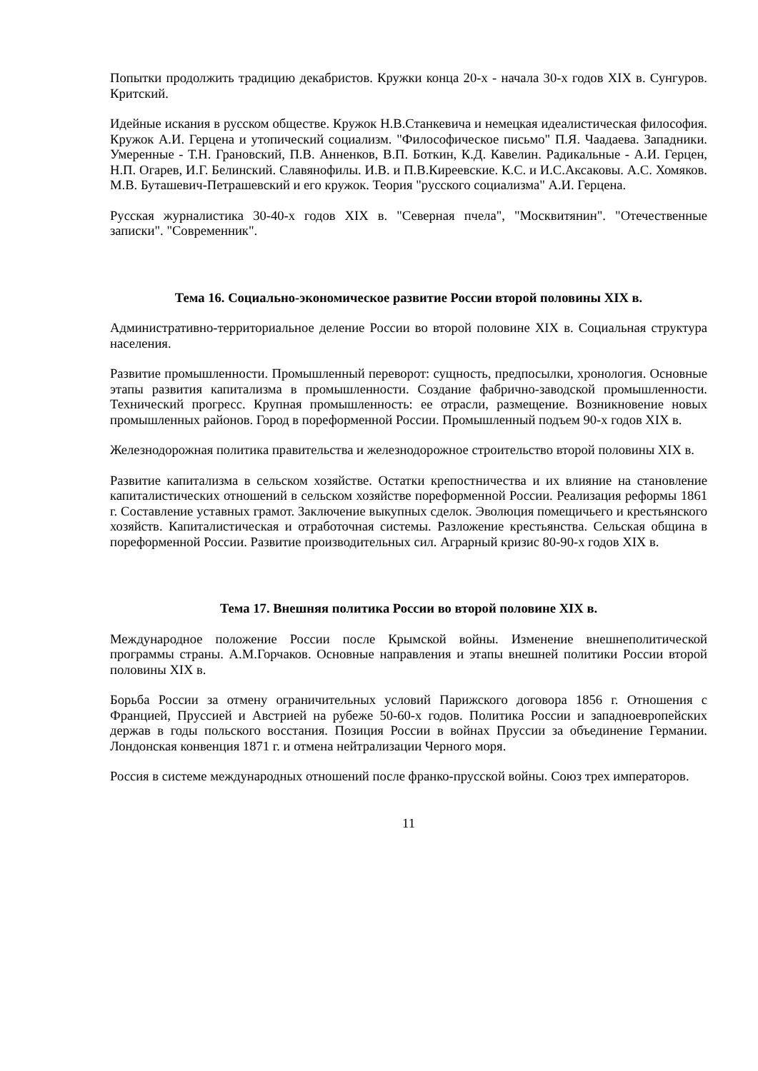Попытки продолжить традицию декабристов. Кружки конца 20-х - начала 30-х годов XIX в. Сунгуров. Критский.
Идейные искания в русском обществе. Кружок Н.В.Станкевича и немецкая идеалистическая философия. Кружок А.И. Герцена и утопический социализм. "Философическое письмо" П.Я. Чаадаева. Западники. Умеренные - Т.Н. Грановский, П.В. Анненков, В.П. Боткин, К.Д. Кавелин. Радикальные - А.И. Герцен, Н.П. Огарев, И.Г. Белинский. Славянофилы. И.В. и П.В.Киреевские. К.С. и И.С.Аксаковы. А.С. Хомяков. М.В. Буташевич-Петрашевский и его кружок. Теория "русского социализма" А.И. Герцена.
Русская журналистика 30-40-х годов XIX в. "Северная пчела", "Москвитянин". "Отечественные записки". "Современник".
Тема 16. Социально-экономическое развитие России второй половины XIX в.
Административно-территориальное деление России во второй половине XIX в. Социальная структура населения.
Развитие промышленности. Промышленный переворот: сущность, предпосылки, хронология. Основные этапы развития капитализма в промышленности. Создание фабрично-заводской промышленности. Технический прогресс. Крупная промышленность: ее отрасли, размещение. Возникновение новых промышленных районов. Город в пореформенной России. Промышленный подъем 90-х годов XIX в.
Железнодорожная политика правительства и железнодорожное строительство второй половины XIX в.
Развитие капитализма в сельском хозяйстве. Остатки крепостничества и их влияние на становление капиталистических отношений в сельском хозяйстве пореформенной России. Реализация реформы 1861 г. Составление уставных грамот. Заключение выкупных сделок. Эволюция помещичьего и крестьянского хозяйств. Капиталистическая и отработочная системы. Разложение крестьянства. Сельская община в пореформенной России. Развитие производительных сил. Аграрный кризис 80-90-х годов XIX в.
Тема 17. Внешняя политика России во второй половине XIX в.
Международное положение России после Крымской войны. Изменение внешнеполитической программы страны. А.М.Горчаков. Основные направления и этапы внешней политики России второй половины XIX в.
Борьба России за отмену ограничительных условий Парижского договора 1856 г. Отношения с Францией, Пруссией и Австрией на рубеже 50-60-х годов. Политика России и западноевропейских держав в годы польского восстания. Позиция России в войнах Пруссии за объединение Германии. Лондонская конвенция 1871 г. и отмена нейтрализации Черного моря.
Россия в системе международных отношений после франко-прусской войны. Союз трех императоров.
11